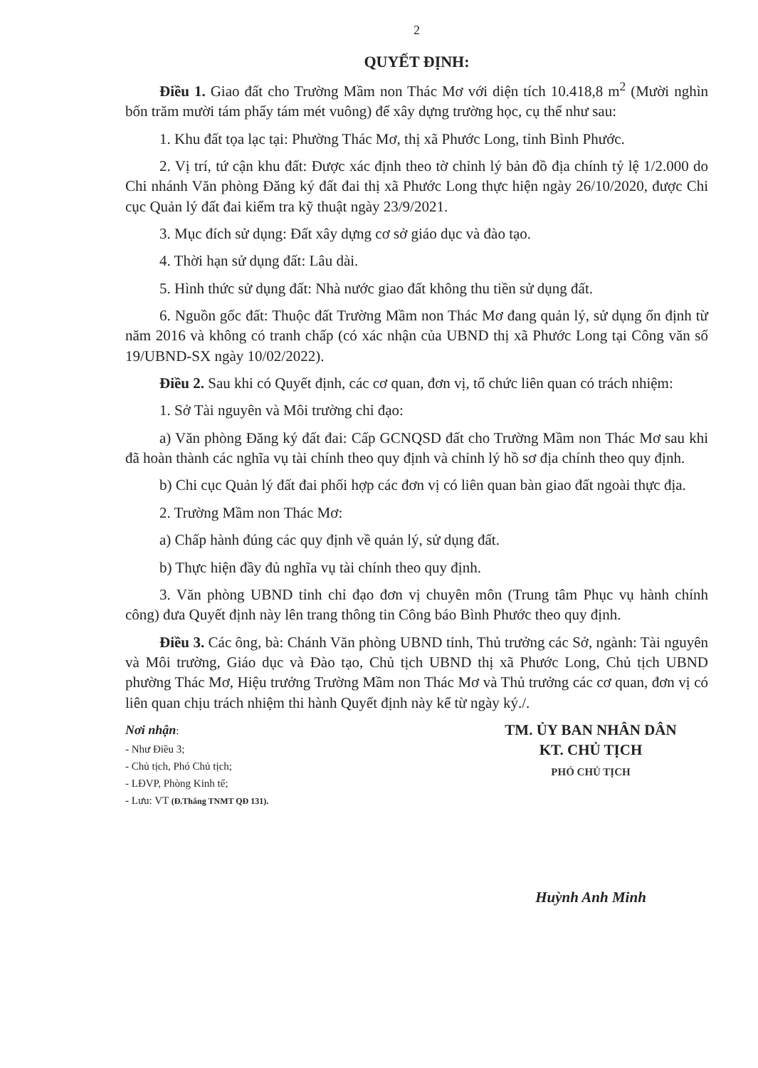2
QUYẾT ĐỊNH:
Điều 1. Giao đất cho Trường Mầm non Thác Mơ với diện tích 10.418,8 m<sup>2</sup> (Mười nghìn bốn trăm mười tám phẩy tám mét vuông) để xây dựng trường học, cụ thể như sau:
1. Khu đất tọa lạc tại: Phường Thác Mơ, thị xã Phước Long, tỉnh Bình Phước.
2. Vị trí, tứ cận khu đất: Được xác định theo tờ chỉnh lý bản đồ địa chính tỷ lệ 1/2.000 do Chi nhánh Văn phòng Đăng ký đất đai thị xã Phước Long thực hiện ngày 26/10/2020, được Chi cục Quản lý đất đai kiểm tra kỹ thuật ngày 23/9/2021.
3. Mục đích sử dụng: Đất xây dựng cơ sở giáo dục và đào tạo.
4. Thời hạn sử dụng đất: Lâu dài.
5. Hình thức sử dụng đất: Nhà nước giao đất không thu tiền sử dụng đất.
6. Nguồn gốc đất: Thuộc đất Trường Mầm non Thác Mơ đang quản lý, sử dụng ổn định từ năm 2016 và không có tranh chấp (có xác nhận của UBND thị xã Phước Long tại Công văn số 19/UBND-SX ngày 10/02/2022).
Điều 2. Sau khi có Quyết định, các cơ quan, đơn vị, tổ chức liên quan có trách nhiệm:
1. Sở Tài nguyên và Môi trường chỉ đạo:
a) Văn phòng Đăng ký đất đai: Cấp GCNQSD đất cho Trường Mầm non Thác Mơ sau khi đã hoàn thành các nghĩa vụ tài chính theo quy định và chỉnh lý hồ sơ địa chính theo quy định.
b) Chi cục Quản lý đất đai phối hợp các đơn vị có liên quan bàn giao đất ngoài thực địa.
2. Trường Mầm non Thác Mơ:
a) Chấp hành đúng các quy định về quản lý, sử dụng đất.
b) Thực hiện đầy đủ nghĩa vụ tài chính theo quy định.
3. Văn phòng UBND tỉnh chỉ đạo đơn vị chuyên môn (Trung tâm Phục vụ hành chính công) đưa Quyết định này lên trang thông tin Công báo Bình Phước theo quy định.
Điều 3. Các ông, bà: Chánh Văn phòng UBND tỉnh, Thủ trưởng các Sở, ngành: Tài nguyên và Môi trường, Giáo dục và Đào tạo, Chủ tịch UBND thị xã Phước Long, Chủ tịch UBND phường Thác Mơ, Hiệu trưởng Trường Mầm non Thác Mơ và Thủ trưởng các cơ quan, đơn vị có liên quan chịu trách nhiệm thi hành Quyết định này kể từ ngày ký./.
Nơi nhận:
- Như Điều 3;
- Chủ tịch, Phó Chủ tịch;
- LĐVP, Phòng Kinh tế;
- Lưu: VT (Đ.Thắng TNMT QĐ 131).
TM. ỦY BAN NHÂN DÂN
KT. CHỦ TỊCH
PHÓ CHỦ TỊCH
Huỳnh Anh Minh